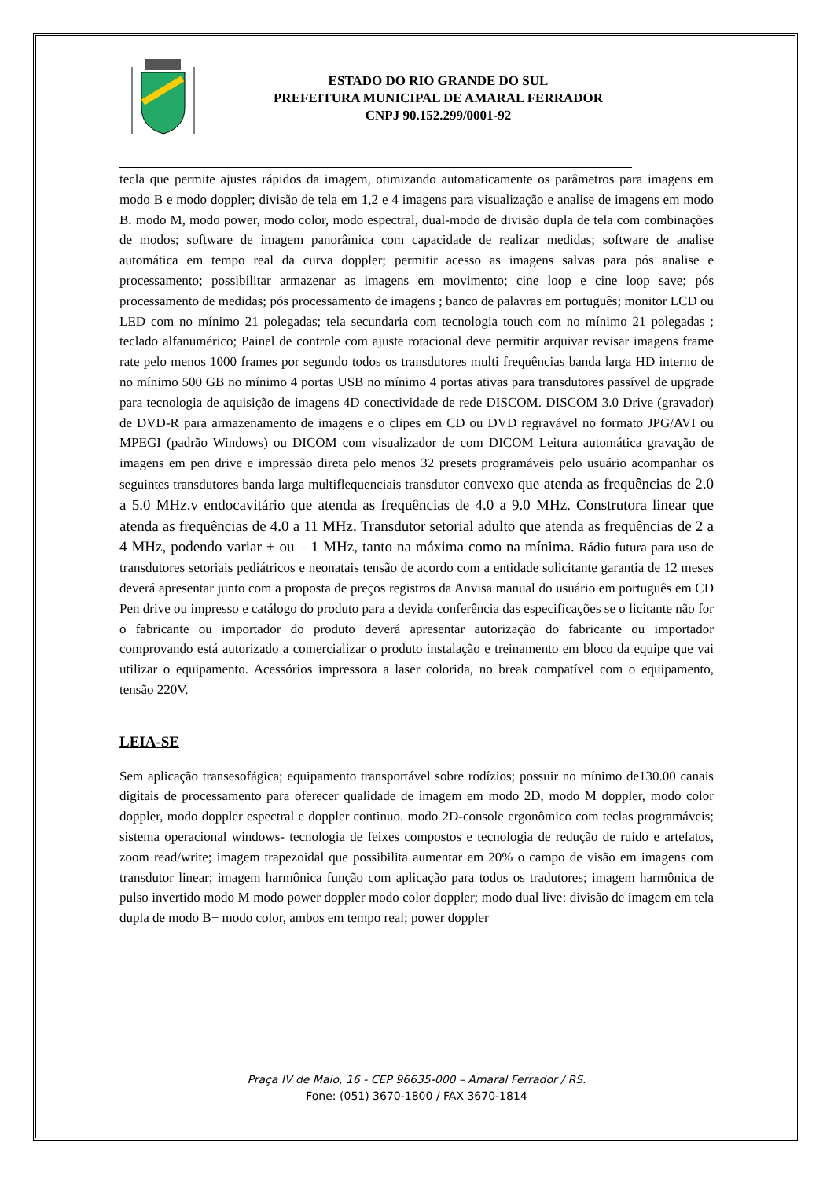ESTADO DO RIO GRANDE DO SUL
PREFEITURA MUNICIPAL DE AMARAL FERRADOR
CNPJ 90.152.299/0001-92
tecla que permite ajustes rápidos da imagem, otimizando automaticamente os parâmetros para imagens em modo B e modo doppler; divisão de tela em 1,2 e 4 imagens para visualização e analise de imagens em modo B. modo M, modo power, modo color, modo espectral, dual-modo de divisão dupla de tela com combinações de modos; software de imagem panorâmica com capacidade de realizar medidas; software de analise automática em tempo real da curva doppler; permitir acesso as imagens salvas para pós analise e processamento; possibilitar armazenar as imagens em movimento; cine loop e cine loop save; pós processamento de medidas; pós processamento de imagens ; banco de palavras em português; monitor LCD ou LED com no mínimo 21 polegadas; tela secundaria com tecnologia touch com no mínimo 21 polegadas ; teclado alfanumérico; Painel de controle com ajuste rotacional deve permitir arquivar revisar imagens frame rate pelo menos 1000 frames por segundo todos os transdutores multi frequências banda larga HD interno de no mínimo 500 GB no mínimo 4 portas USB no mínimo 4 portas ativas para transdutores passível de upgrade para tecnologia de aquisição de imagens 4D conectividade de rede DISCOM. DISCOM 3.0 Drive (gravador) de DVD-R para armazenamento de imagens e o clipes em CD ou DVD regravável no formato JPG/AVI ou MPEGI (padrão Windows) ou DICOM com visualizador de com DICOM Leitura automática gravação de imagens em pen drive e impressão direta pelo menos 32 presets programáveis pelo usuário acompanhar os seguintes transdutores banda larga multiflequenciais transdutor convexo que atenda as frequências de 2.0 a 5.0 MHz.v endocavitário que atenda as frequências de 4.0 a 9.0 MHz. Construtora linear que atenda as frequências de 4.0 a 11 MHz. Transdutor setorial adulto que atenda as frequências de 2 a 4 MHz, podendo variar + ou – 1 MHz, tanto na máxima como na mínima. Rádio futura para uso de transdutores setoriais pediátricos e neonatais tensão de acordo com a entidade solicitante garantia de 12 meses deverá apresentar junto com a proposta de preços registros da Anvisa manual do usuário em português em CD Pen drive ou impresso e catálogo do produto para a devida conferência das especificações se o licitante não for o fabricante ou importador do produto deverá apresentar autorização do fabricante ou importador comprovando está autorizado a comercializar o produto instalação e treinamento em bloco da equipe que vai utilizar o equipamento. Acessórios impressora a laser colorida, no break compatível com o equipamento, tensão 220V.
LEIA-SE
Sem aplicação transesofágica; equipamento transportável sobre rodízios; possuir no mínimo de130.00 canais digitais de processamento para oferecer qualidade de imagem em modo 2D, modo M doppler, modo color doppler, modo doppler espectral e doppler continuo. modo 2D-console ergonômico com teclas programáveis; sistema operacional windows- tecnologia de feixes compostos e tecnologia de redução de ruído e artefatos, zoom read/write; imagem trapezoidal que possibilita aumentar em 20% o campo de visão em imagens com transdutor linear; imagem harmônica função com aplicação para todos os tradutores; imagem harmônica de pulso invertido modo M modo power doppler modo color doppler; modo dual live: divisão de imagem em tela dupla de modo B+ modo color, ambos em tempo real; power doppler
Praça IV de Maio, 16 - CEP 96635-000 – Amaral Ferrador / RS.
Fone: (051) 3670-1800 / FAX 3670-1814